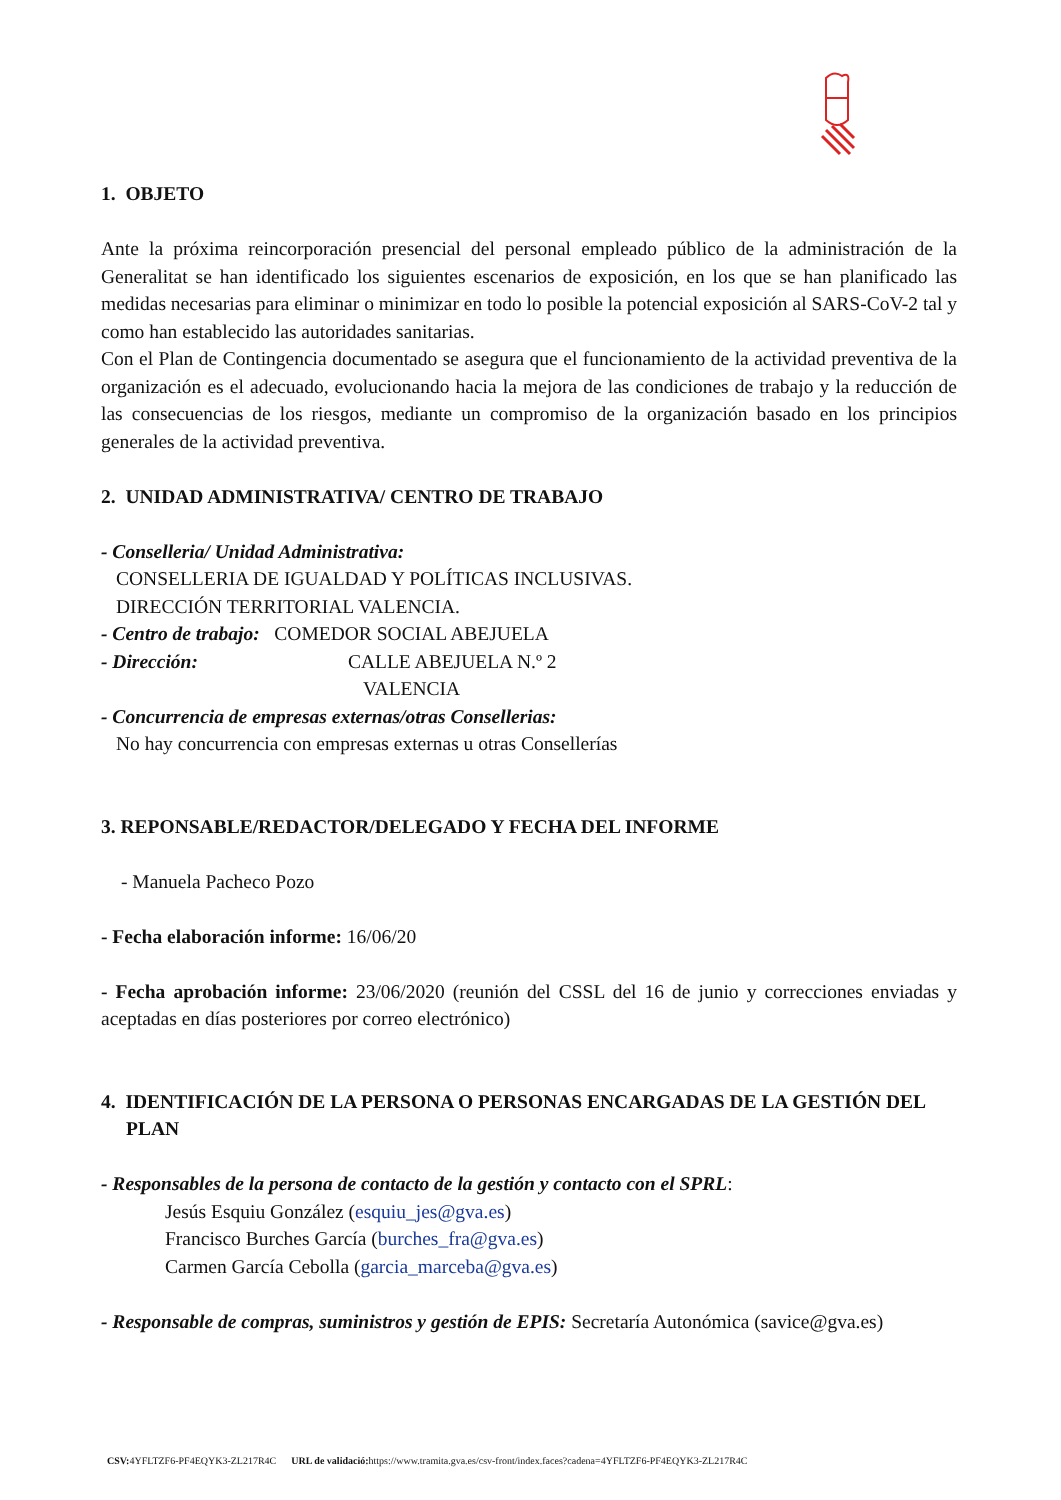1. OBJETO
Ante la próxima reincorporación presencial del personal empleado público de la administración de la Generalitat se han identificado los siguientes escenarios de exposición, en los que se han planificado las medidas necesarias para eliminar o minimizar en todo lo posible la potencial exposición al SARS-CoV-2 tal y como han establecido las autoridades sanitarias.
Con el Plan de Contingencia documentado se asegura que el funcionamiento de la actividad preventiva de la organización es el adecuado, evolucionando hacia la mejora de las condiciones de trabajo y la reducción de las consecuencias de los riesgos, mediante un compromiso de la organización basado en los principios generales de la actividad preventiva.
2. UNIDAD ADMINISTRATIVA/ CENTRO DE TRABAJO
- Conselleria/ Unidad Administrativa:
CONSELLERIA DE IGUALDAD Y POLÍTICAS INCLUSIVAS.
DIRECCIÓN TERRITORIAL VALENCIA.
- Centro de trabajo: COMEDOR SOCIAL ABEJUELA
- Dirección: CALLE ABEJUELA N.º 2
VALENCIA
- Concurrencia de empresas externas/otras Consellerias:
No hay concurrencia con empresas externas u otras Consellerías
3. REPONSABLE/REDACTOR/DELEGADO Y FECHA DEL INFORME
- Manuela Pacheco Pozo
- Fecha elaboración informe: 16/06/20
- Fecha aprobación informe: 23/06/2020 (reunión del CSSL del 16 de junio y correcciones enviadas y aceptadas en días posteriores por correo electrónico)
4. IDENTIFICACIÓN DE LA PERSONA O PERSONAS ENCARGADAS DE LA GESTIÓN DEL PLAN
- Responsables de la persona de contacto de la gestión y contacto con el SPRL:
Jesús Esquiu González (esquiu_jes@gva.es)
Francisco Burches García (burches_fra@gva.es)
Carmen García Cebolla (garcia_marceba@gva.es)
- Responsable de compras, suministros y gestión de EPIS: Secretaría Autonómica (savice@gva.es)
CSV: 4YFLTZF6-PF4EQYK3-ZL217R4C URL de validació: https://www.tramita.gva.es/csv-front/index.faces?cadena=4YFLTZF6-PF4EQYK3-ZL217R4C